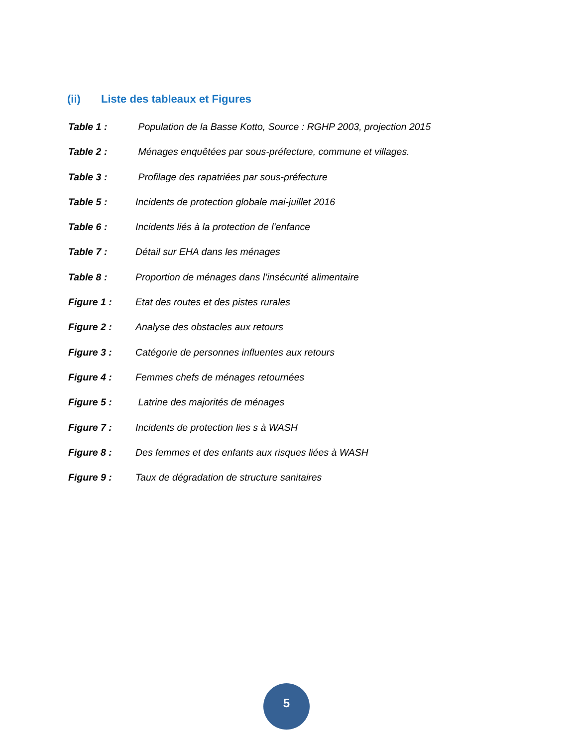(ii) Liste des tableaux et Figures
Table 1 : Population de la Basse Kotto, Source : RGHP 2003, projection 2015
Table 2 : Ménages enquêtées par sous-préfecture, commune et villages.
Table 3 : Profilage des rapatriées par sous-préfecture
Table 5 : Incidents de protection globale mai-juillet 2016
Table 6 : Incidents liés à la protection de l’enfance
Table 7 : Détail sur EHA dans les ménages
Table 8 : Proportion de ménages dans l’insécurité alimentaire
Figure 1 : Etat des routes et des pistes rurales
Figure 2 : Analyse des obstacles aux retours
Figure 3 : Catégorie de personnes influentes aux retours
Figure 4 : Femmes chefs de ménages retournées
Figure 5 : Latrine des majorités de ménages
Figure 7 : Incidents de protection lies s à WASH
Figure 8 : Des femmes et des enfants aux risques liées à WASH
Figure 9 : Taux de dégradation de structure sanitaires
5